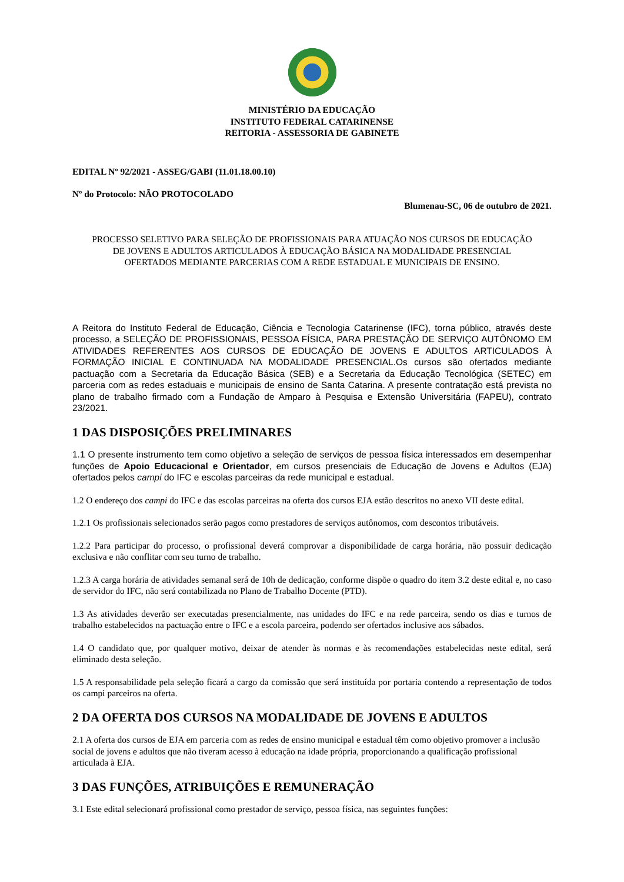MINISTÉRIO DA EDUCAÇÃO
INSTITUTO FEDERAL CATARINENSE
REITORIA - ASSESSORIA DE GABINETE
EDITAL Nº 92/2021 - ASSEG/GABI (11.01.18.00.10)
Nº do Protocolo: NÃO PROTOCOLADO
Blumenau-SC, 06 de outubro de 2021.
PROCESSO SELETIVO PARA SELEÇÃO DE PROFISSIONAIS PARA ATUAÇÃO NOS CURSOS DE EDUCAÇÃO DE JOVENS E ADULTOS ARTICULADOS À EDUCAÇÃO BÁSICA NA MODALIDADE PRESENCIAL OFERTADOS MEDIANTE PARCERIAS COM A REDE ESTADUAL E MUNICIPAIS DE ENSINO.
A Reitora do Instituto Federal de Educação, Ciência e Tecnologia Catarinense (IFC), torna público, através deste processo, a SELEÇÃO DE PROFISSIONAIS, PESSOA FÍSICA, PARA PRESTAÇÃO DE SERVIÇO AUTÔNOMO EM ATIVIDADES REFERENTES AOS CURSOS DE EDUCAÇÃO DE JOVENS E ADULTOS ARTICULADOS À FORMAÇÃO INICIAL E CONTINUADA NA MODALIDADE PRESENCIAL.Os cursos são ofertados mediante pactuação com a Secretaria da Educação Básica (SEB) e a Secretaria da Educação Tecnológica (SETEC) em parceria com as redes estaduais e municipais de ensino de Santa Catarina. A presente contratação está prevista no plano de trabalho firmado com a Fundação de Amparo à Pesquisa e Extensão Universitária (FAPEU), contrato 23/2021.
1 DAS DISPOSIÇÕES PRELIMINARES
1.1 O presente instrumento tem como objetivo a seleção de serviços de pessoa física interessados em desempenhar funções de Apoio Educacional e Orientador, em cursos presenciais de Educação de Jovens e Adultos (EJA) ofertados pelos campi do IFC e escolas parceiras da rede municipal e estadual.
1.2 O endereço dos campi do IFC e das escolas parceiras na oferta dos cursos EJA estão descritos no anexo VII deste edital.
1.2.1 Os profissionais selecionados serão pagos como prestadores de serviços autônomos, com descontos tributáveis.
1.2.2 Para participar do processo, o profissional deverá comprovar a disponibilidade de carga horária, não possuir dedicação exclusiva e não conflitar com seu turno de trabalho.
1.2.3 A carga horária de atividades semanal será de 10h de dedicação, conforme dispõe o quadro do item 3.2 deste edital e, no caso de servidor do IFC, não será contabilizada no Plano de Trabalho Docente (PTD).
1.3 As atividades deverão ser executadas presencialmente, nas unidades do IFC e na rede parceira, sendo os dias e turnos de trabalho estabelecidos na pactuação entre o IFC e a escola parceira, podendo ser ofertados inclusive aos sábados.
1.4 O candidato que, por qualquer motivo, deixar de atender às normas e às recomendações estabelecidas neste edital, será eliminado desta seleção.
1.5 A responsabilidade pela seleção ficará a cargo da comissão que será instituída por portaria contendo a representação de todos os campi parceiros na oferta.
2 DA OFERTA DOS CURSOS NA MODALIDADE DE JOVENS E ADULTOS
2.1 A oferta dos cursos de EJA em parceria com as redes de ensino municipal e estadual têm como objetivo promover a inclusão social de jovens e adultos que não tiveram acesso à educação na idade própria, proporcionando a qualificação profissional articulada à EJA.
3 DAS FUNÇÕES, ATRIBUIÇÕES E REMUNERAÇÃO
3.1 Este edital selecionará profissional como prestador de serviço, pessoa física, nas seguintes funções: